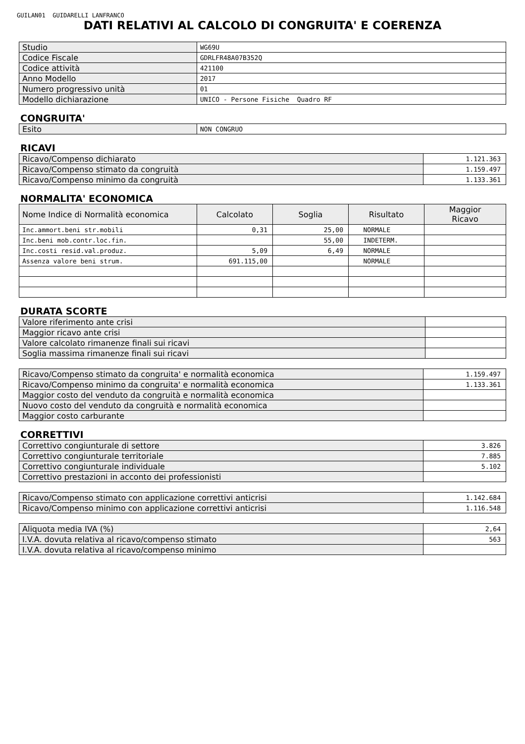GUILAN01 GUIDARELLI LANFRANCO
DATI RELATIVI AL CALCOLO DI CONGRUITA' E COERENZA
| Studio | WG69U |
| Codice Fiscale | GDRLFR48A07B352Q |
| Codice attività | 421100 |
| Anno Modello | 2017 |
| Numero progressivo unità | 01 |
| Modello dichiarazione | UNICO - Persone Fisiche Quadro RF |
CONGRUITA'
| Esito | NON CONGRUO |
RICAVI
| Ricavo/Compenso dichiarato | 1.121.363 |
| Ricavo/Compenso stimato da congruità | 1.159.497 |
| Ricavo/Compenso minimo da congruità | 1.133.361 |
NORMALITA' ECONOMICA
| Nome Indice di Normalità economica | Calcolato | Soglia | Risultato | Maggior Ricavo |
| --- | --- | --- | --- | --- |
| Inc.ammort.beni str.mobili | 0,31 | 25,00 | NORMALE | |
| Inc.beni mob.contr.loc.fin. | | 55,00 | INDETERM. | |
| Inc.costi resid.val.produz. | 5,09 | 6,49 | NORMALE | |
| Assenza valore beni strum. | 691.115,00 | | NORMALE | |
DURATA SCORTE
| Valore riferimento ante crisi | |
| Maggior ricavo ante crisi | |
| Valore calcolato rimanenze finali sui ricavi | |
| Soglia massima rimanenze finali sui ricavi | |
| Ricavo/Compenso stimato da congruita' e normalità economica | 1.159.497 |
| Ricavo/Compenso minimo da congruita' e normalità economica | 1.133.361 |
| Maggior costo del venduto da congruità e normalità economica | |
| Nuovo costo del venduto da congruità e normalità economica | |
| Maggior costo carburante | |
CORRETTIVI
| Correttivo congiunturale di settore | 3.826 |
| Correttivo congiunturale territoriale | 7.885 |
| Correttivo congiunturale individuale | 5.102 |
| Correttivo prestazioni in acconto dei professionisti | |
| Ricavo/Compenso stimato con applicazione correttivi anticrisi | 1.142.684 |
| Ricavo/Compenso minimo con applicazione correttivi anticrisi | 1.116.548 |
| Aliquota media IVA (%) | 2,64 |
| I.V.A. dovuta relativa al ricavo/compenso stimato | 563 |
| I.V.A. dovuta relativa al ricavo/compenso minimo | |